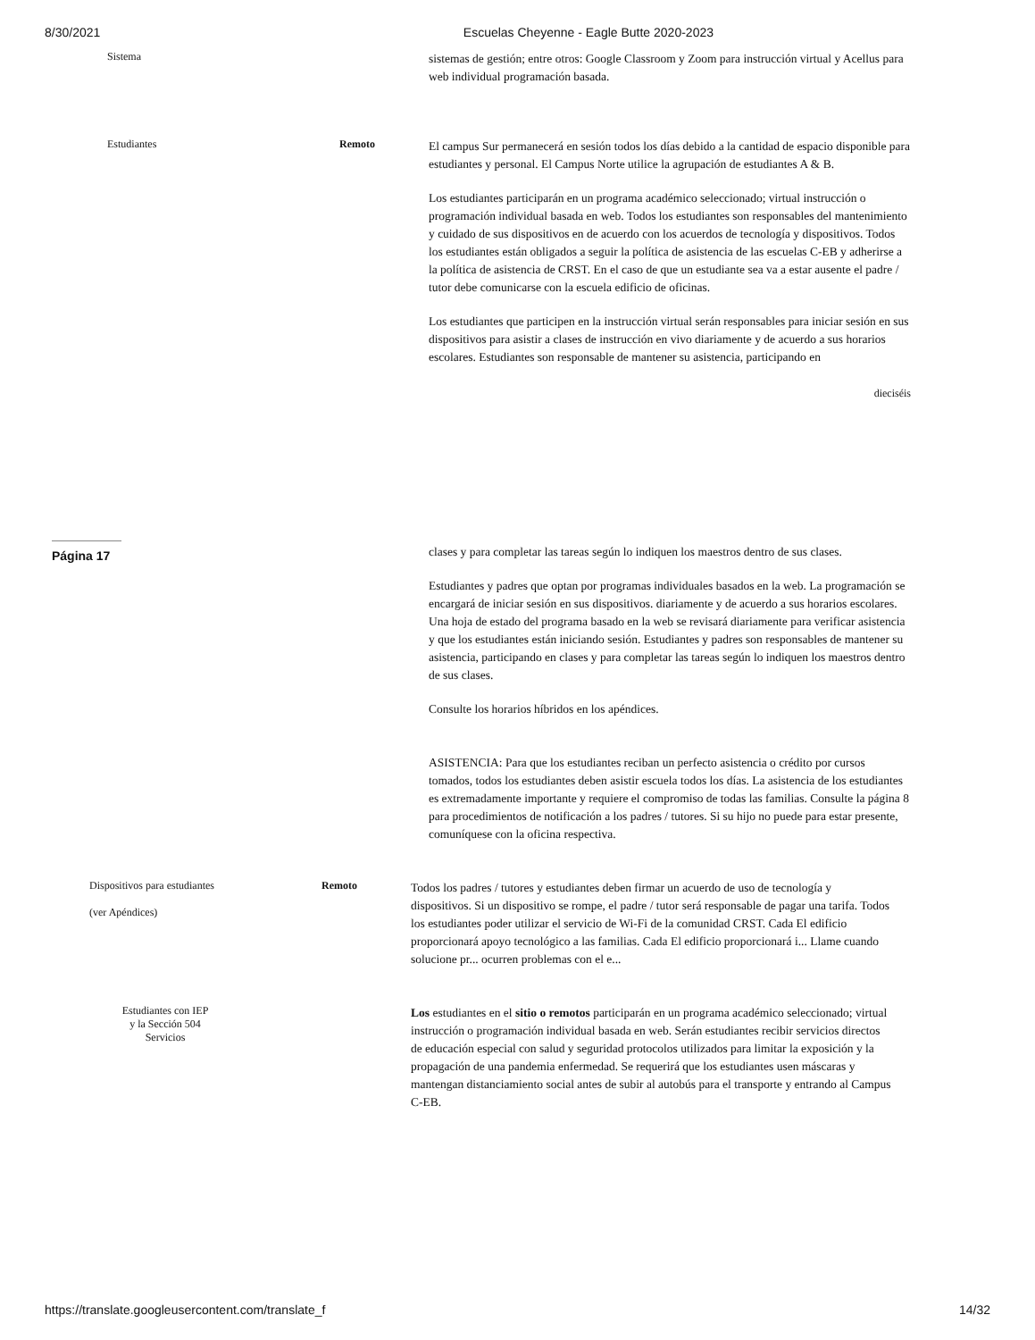8/30/2021 Escuelas Cheyenne - Eagle Butte 2020-2023
Sistema
sistemas de gestión; entre otros: Google Classroom y Zoom para instrucción virtual y Acellus para web individual programación basada.
Estudiantes Remoto
El campus Sur permanecerá en sesión todos los días debido a la cantidad de espacio disponible para estudiantes y personal. El Campus Norte utilice la agrupación de estudiantes A & B.
Los estudiantes participarán en un programa académico seleccionado; virtual instrucción o programación individual basada en web. Todos los estudiantes son responsables del mantenimiento y cuidado de sus dispositivos en de acuerdo con los acuerdos de tecnología y dispositivos. Todos los estudiantes están obligados a seguir la política de asistencia de las escuelas C-EB y adherirse a la política de asistencia de CRST. En el caso de que un estudiante sea va a estar ausente el padre / tutor debe comunicarse con la escuela edificio de oficinas.
Los estudiantes que participen en la instrucción virtual serán responsables para iniciar sesión en sus dispositivos para asistir a clases de instrucción en vivo diariamente y de acuerdo a sus horarios escolares. Estudiantes son responsable de mantener su asistencia, participando en
dieciséis
Página 17
clases y para completar las tareas según lo indiquen los maestros dentro de sus clases.
Estudiantes y padres que optan por programas individuales basados en la web. La programación se encargará de iniciar sesión en sus dispositivos. diariamente y de acuerdo a sus horarios escolares. Una hoja de estado del programa basado en la web se revisará diariamente para verificar asistencia y que los estudiantes están iniciando sesión. Estudiantes y padres son responsables de mantener su asistencia, participando en clases y para completar las tareas según lo indiquen los maestros dentro de sus clases.
Consulte los horarios híbridos en los apéndices.
ASISTENCIA: Para que los estudiantes reciban un perfecto asistencia o crédito por cursos tomados, todos los estudiantes deben asistir escuela todos los días. La asistencia de los estudiantes es extremadamente importante y requiere el compromiso de todas las familias. Consulte la página 8 para procedimientos de notificación a los padres / tutores. Si su hijo no puede para estar presente, comuníquese con la oficina respectiva.
Dispositivos para estudiantes
(ver Apéndices)
Remoto
Todos los padres / tutores y estudiantes deben firmar un acuerdo de uso de tecnología y dispositivos. Si un dispositivo se rompe, el padre / tutor será responsable de pagar una tarifa. Todos los estudiantes poder utilizar el servicio de Wi-Fi de la comunidad CRST. Cada El edificio proporcionará apoyo tecnológico a las familias. Cada El edificio proporcionará i... Llame cuando solucione pr... ocurren problemas con el e...
Estudiantes con IEP
y la Sección 504
Servicios
Los estudiantes en el sitio o remotos participarán en un programa académico seleccionado; virtual instrucción o programación individual basada en web. Serán estudiantes recibir servicios directos de educación especial con salud y seguridad protocolos utilizados para limitar la exposición y la propagación de una pandemia enfermedad. Se requerirá que los estudiantes usen máscaras y mantengan distanciamiento social antes de subir al autobús para el transporte y entrando al Campus C-EB.
https://translate.googleusercontent.com/translate_f 14/32